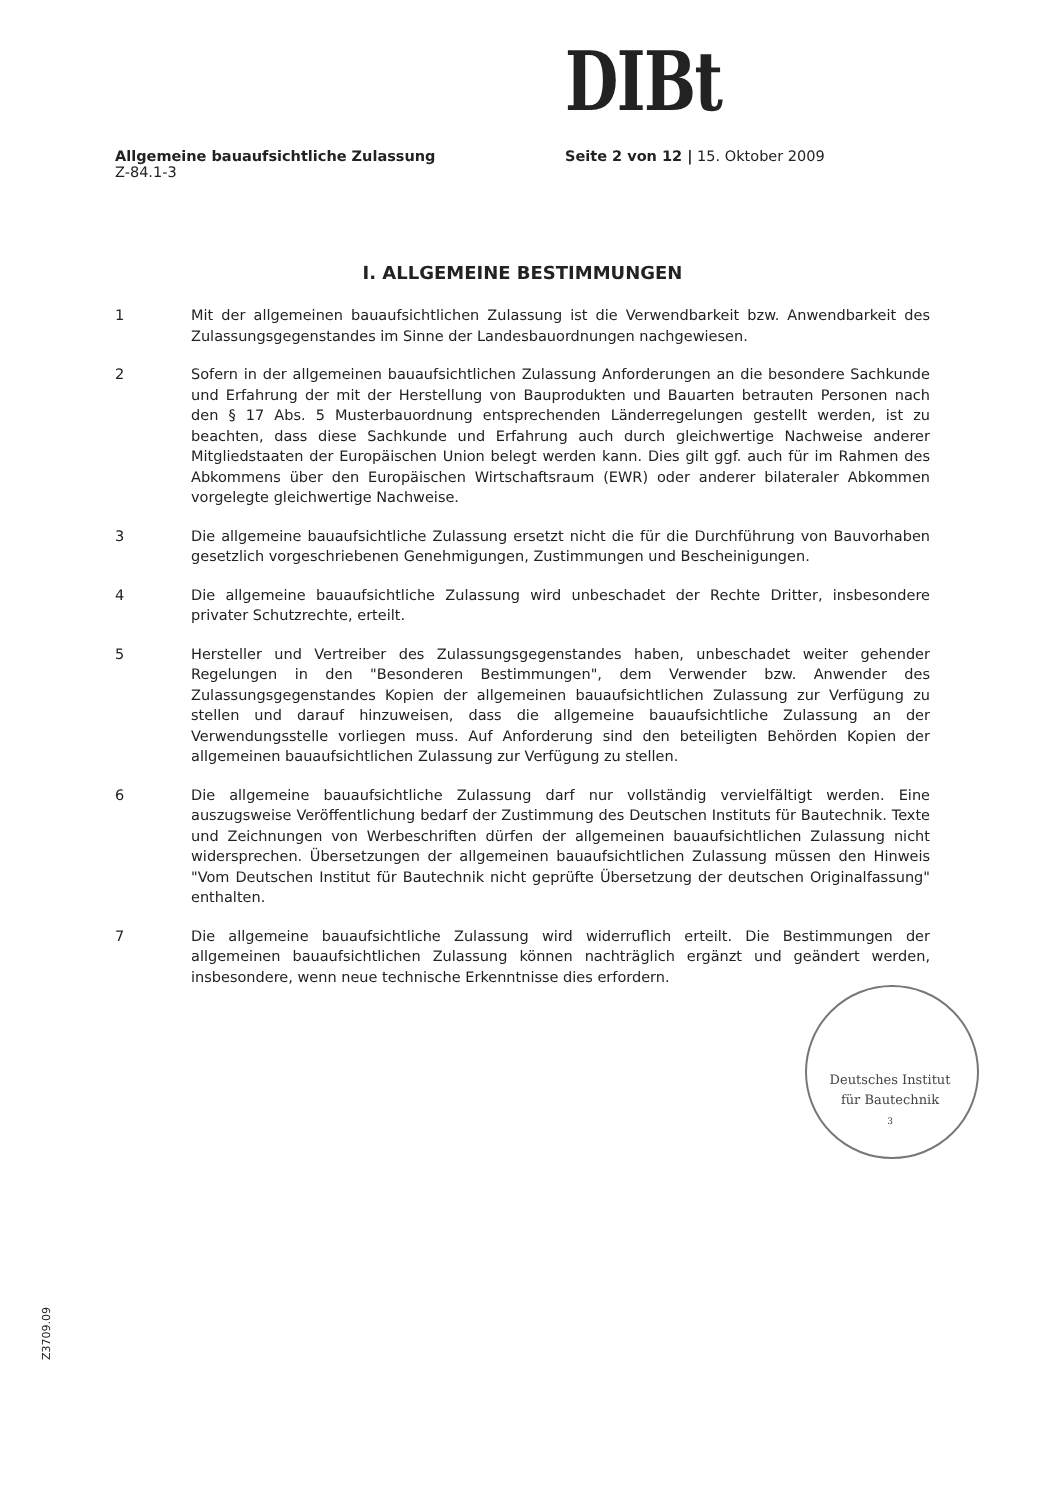DIBt
Allgemeine bauaufsichtliche Zulassung
Z-84.1-3
Seite 2 von 12 | 15. Oktober 2009
I. ALLGEMEINE BESTIMMUNGEN
1 Mit der allgemeinen bauaufsichtlichen Zulassung ist die Verwendbarkeit bzw. Anwendbarkeit des Zulassungsgegenstandes im Sinne der Landesbauordnungen nachgewiesen.
2 Sofern in der allgemeinen bauaufsichtlichen Zulassung Anforderungen an die besondere Sachkunde und Erfahrung der mit der Herstellung von Bauprodukten und Bauarten betrauten Personen nach den § 17 Abs. 5 Musterbauordnung entsprechenden Länderregelungen gestellt werden, ist zu beachten, dass diese Sachkunde und Erfahrung auch durch gleichwertige Nachweise anderer Mitgliedstaaten der Europäischen Union belegt werden kann. Dies gilt ggf. auch für im Rahmen des Abkommens über den Europäischen Wirtschaftsraum (EWR) oder anderer bilateraler Abkommen vorgelegte gleichwertige Nachweise.
3 Die allgemeine bauaufsichtliche Zulassung ersetzt nicht die für die Durchführung von Bauvorhaben gesetzlich vorgeschriebenen Genehmigungen, Zustimmungen und Bescheinigungen.
4 Die allgemeine bauaufsichtliche Zulassung wird unbeschadet der Rechte Dritter, insbesondere privater Schutzrechte, erteilt.
5 Hersteller und Vertreiber des Zulassungsgegenstandes haben, unbeschadet weiter gehender Regelungen in den "Besonderen Bestimmungen", dem Verwender bzw. Anwender des Zulassungsgegenstandes Kopien der allgemeinen bauaufsichtlichen Zulassung zur Verfügung zu stellen und darauf hinzuweisen, dass die allgemeine bauaufsichtliche Zulassung an der Verwendungsstelle vorliegen muss. Auf Anforderung sind den beteiligten Behörden Kopien der allgemeinen bauaufsichtlichen Zulassung zur Verfügung zu stellen.
6 Die allgemeine bauaufsichtliche Zulassung darf nur vollständig vervielfältigt werden. Eine auszugsweise Veröffentlichung bedarf der Zustimmung des Deutschen Instituts für Bautechnik. Texte und Zeichnungen von Werbeschriften dürfen der allgemeinen bauaufsichtlichen Zulassung nicht widersprechen. Übersetzungen der allgemeinen bauaufsichtlichen Zulassung müssen den Hinweis "Vom Deutschen Institut für Bautechnik nicht geprüfte Übersetzung der deutschen Originalfassung" enthalten.
7 Die allgemeine bauaufsichtliche Zulassung wird widerruflich erteilt. Die Bestimmungen der allgemeinen bauaufsichtlichen Zulassung können nachträglich ergänzt und geändert werden, insbesondere, wenn neue technische Erkenntnisse dies erfordern.
Deutsches Institut
für Bautechnik
3
Z3709.09